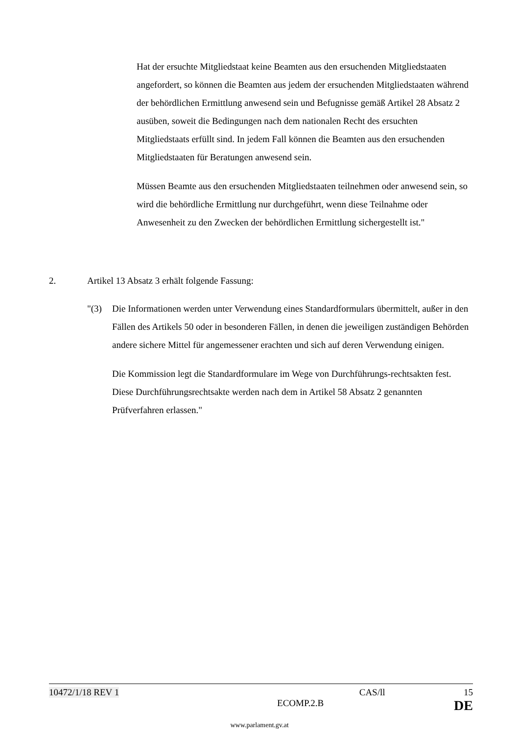Hat der ersuchte Mitgliedstaat keine Beamten aus den ersuchenden Mitgliedstaaten angefordert, so können die Beamten aus jedem der ersuchenden Mitgliedstaaten während der behördlichen Ermittlung anwesend sein und Befugnisse gemäß Artikel 28 Absatz 2 ausüben, soweit die Bedingungen nach dem nationalen Recht des ersuchten Mitgliedstaats erfüllt sind. In jedem Fall können die Beamten aus den ersuchenden Mitgliedstaaten für Beratungen anwesend sein.
Müssen Beamte aus den ersuchenden Mitgliedstaaten teilnehmen oder anwesend sein, so wird die behördliche Ermittlung nur durchgeführt, wenn diese Teilnahme oder Anwesenheit zu den Zwecken der behördlichen Ermittlung sichergestellt ist."
2. Artikel 13 Absatz 3 erhält folgende Fassung:
"(3) Die Informationen werden unter Verwendung eines Standardformulars übermittelt, außer in den Fällen des Artikels 50 oder in besonderen Fällen, in denen die jeweiligen zuständigen Behörden andere sichere Mittel für angemessener erachten und sich auf deren Verwendung einigen.
Die Kommission legt die Standardformulare im Wege von Durchführungs-rechtsakten fest. Diese Durchführungsrechtsakte werden nach dem in Artikel 58 Absatz 2 genannten Prüfverfahren erlassen."
10472/1/18 REV 1 CAS/ll 15
ECOMP.2.B DE
www.parlament.gv.at